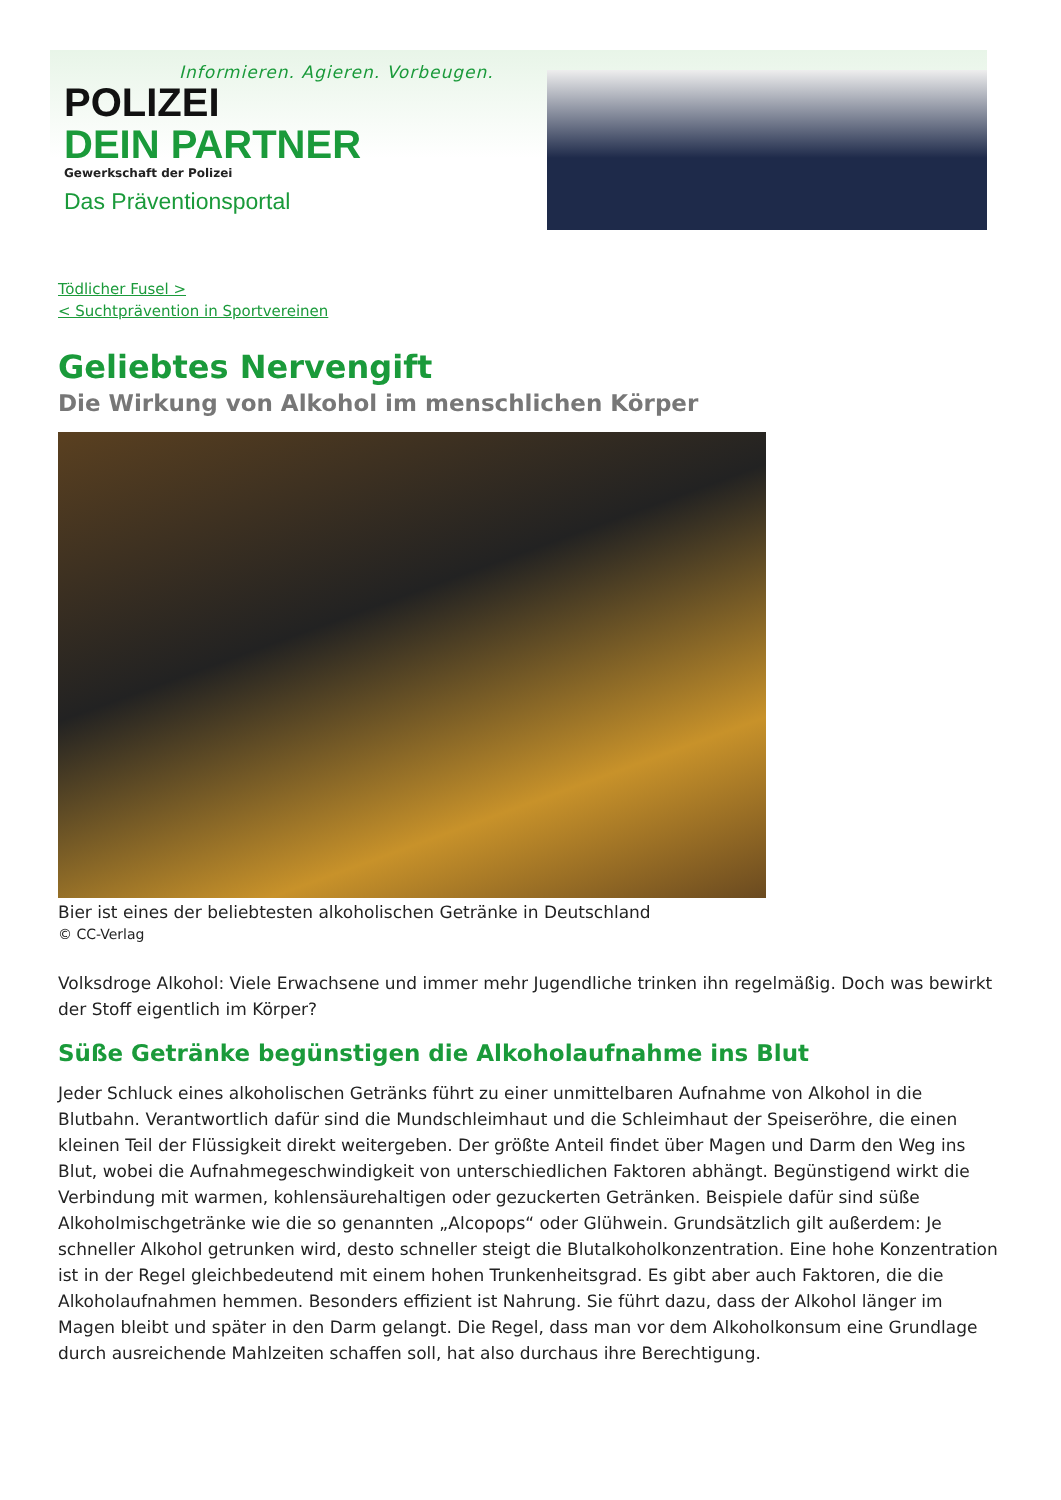Informieren. Agieren. Vorbeugen.
POLIZEI
DEIN PARTNER
Gewerkschaft der Polizei
Das Präventionsportal
Tödlicher Fusel >
< Suchtprävention in Sportvereinen
Geliebtes Nervengift
Die Wirkung von Alkohol im menschlichen Körper
Bier ist eines der beliebtesten alkoholischen Getränke in Deutschland
© CC-Verlag
Volksdroge Alkohol: Viele Erwachsene und immer mehr Jugendliche trinken ihn regelmäßig. Doch was bewirkt der Stoff eigentlich im Körper?
Süße Getränke begünstigen die Alkoholaufnahme ins Blut
Jeder Schluck eines alkoholischen Getränks führt zu einer unmittelbaren Aufnahme von Alkohol in die Blutbahn. Verantwortlich dafür sind die Mundschleimhaut und die Schleimhaut der Speiseröhre, die einen kleinen Teil der Flüssigkeit direkt weitergeben. Der größte Anteil findet über Magen und Darm den Weg ins Blut, wobei die Aufnahmegeschwindigkeit von unterschiedlichen Faktoren abhängt. Begünstigend wirkt die Verbindung mit warmen, kohlensäurehaltigen oder gezuckerten Getränken. Beispiele dafür sind süße Alkoholmischgetränke wie die so genannten „Alcopops“ oder Glühwein. Grundsätzlich gilt außerdem: Je schneller Alkohol getrunken wird, desto schneller steigt die Blutalkoholkonzentration. Eine hohe Konzentration ist in der Regel gleichbedeutend mit einem hohen Trunkenheitsgrad. Es gibt aber auch Faktoren, die die Alkoholaufnahmen hemmen. Besonders effizient ist Nahrung. Sie führt dazu, dass der Alkohol länger im Magen bleibt und später in den Darm gelangt. Die Regel, dass man vor dem Alkoholkonsum eine Grundlage durch ausreichende Mahlzeiten schaffen soll, hat also durchaus ihre Berechtigung.